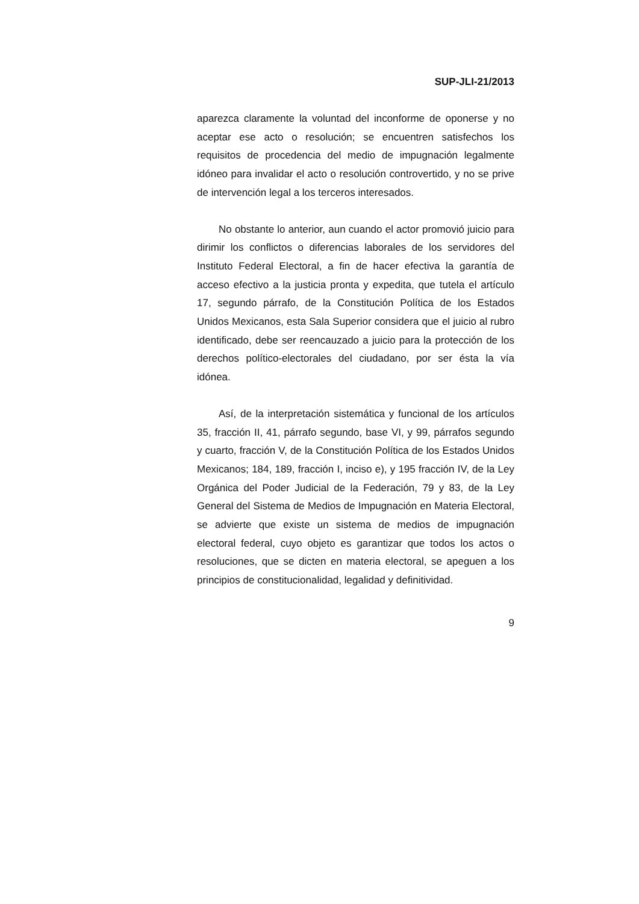SUP-JLI-21/2013
aparezca claramente la voluntad del inconforme de oponerse y no aceptar ese acto o resolución; se encuentren satisfechos los requisitos de procedencia del medio de impugnación legalmente idóneo para invalidar el acto o resolución controvertido, y no se prive de intervención legal a los terceros interesados.
No obstante lo anterior, aun cuando el actor promovió juicio para dirimir los conflictos o diferencias laborales de los servidores del Instituto Federal Electoral, a fin de hacer efectiva la garantía de acceso efectivo a la justicia pronta y expedita, que tutela el artículo 17, segundo párrafo, de la Constitución Política de los Estados Unidos Mexicanos, esta Sala Superior considera que el juicio al rubro identificado, debe ser reencauzado a juicio para la protección de los derechos político-electorales del ciudadano, por ser ésta la vía idónea.
Así, de la interpretación sistemática y funcional de los artículos 35, fracción II, 41, párrafo segundo, base VI, y 99, párrafos segundo y cuarto, fracción V, de la Constitución Política de los Estados Unidos Mexicanos; 184, 189, fracción I, inciso e), y 195 fracción IV, de la Ley Orgánica del Poder Judicial de la Federación, 79 y 83, de la Ley General del Sistema de Medios de Impugnación en Materia Electoral, se advierte que existe un sistema de medios de impugnación electoral federal, cuyo objeto es garantizar que todos los actos o resoluciones, que se dicten en materia electoral, se apeguen a los principios de constitucionalidad, legalidad y definitividad.
9